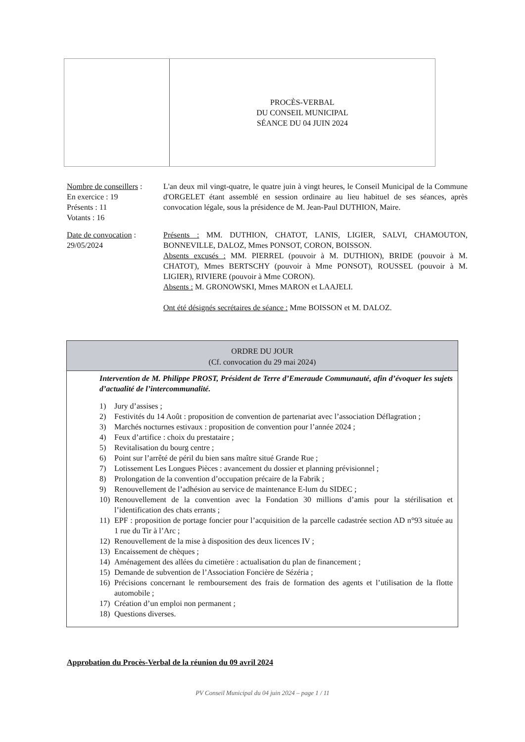PROCÈS-VERBAL
DU CONSEIL MUNICIPAL
SÉANCE DU 04 JUIN 2024
Nombre de conseillers :
En exercice : 19
Présents : 11
Votants : 16
L'an deux mil vingt-quatre, le quatre juin à vingt heures, le Conseil Municipal de la Commune d'ORGELET étant assemblé en session ordinaire au lieu habituel de ses séances, après convocation légale, sous la présidence de M. Jean-Paul DUTHION, Maire.
Date de convocation :
29/05/2024
Présents : MM. DUTHION, CHATOT, LANIS, LIGIER, SALVI, CHAMOUTON, BONNEVILLE, DALOZ, Mmes PONSOT, CORON, BOISSON.
Absents excusés : MM. PIERREL (pouvoir à M. DUTHION), BRIDE (pouvoir à M. CHATOT), Mmes BERTSCHY (pouvoir à Mme PONSOT), ROUSSEL (pouvoir à M. LIGIER), RIVIERE (pouvoir à Mme CORON).
Absents : M. GRONOWSKI, Mmes MARON et LAAJELI.
Ont été désignés secrétaires de séance : Mme BOISSON et M. DALOZ.
ORDRE DU JOUR
(Cf. convocation du 29 mai 2024)
Intervention de M. Philippe PROST, Président de Terre d’Emeraude Communauté, afin d’évoquer les sujets d’actualité de l’intercommunalité.
1) Jury d’assises ;
2) Festivités du 14 Août : proposition de convention de partenariat avec l’association Déflagration ;
3) Marchés nocturnes estivaux : proposition de convention pour l’année 2024 ;
4) Feux d’artifice : choix du prestataire ;
5) Revitalisation du bourg centre ;
6) Point sur l’arrêté de péril du bien sans maître situé Grande Rue ;
7) Lotissement Les Longues Pièces : avancement du dossier et planning prévisionnel ;
8) Prolongation de la convention d’occupation précaire de la Fabrik ;
9) Renouvellement de l’adhésion au service de maintenance E-lum du SIDEC ;
10) Renouvellement de la convention avec la Fondation 30 millions d’amis pour la stérilisation et l’identification des chats errants ;
11) EPF : proposition de portage foncier pour l’acquisition de la parcelle cadastrée section AD n°93 située au 1 rue du Tir à l’Arc ;
12) Renouvellement de la mise à disposition des deux licences IV ;
13) Encaissement de chèques ;
14) Aménagement des allées du cimetière : actualisation du plan de financement ;
15) Demande de subvention de l’Association Foncière de Sézéria ;
16) Précisions concernant le remboursement des frais de formation des agents et l’utilisation de la flotte automobile ;
17) Création d’un emploi non permanent ;
18) Questions diverses.
Approbation du Procès-Verbal de la réunion du 09 avril 2024
PV Conseil Municipal du 04 juin 2024 – page 1 / 11